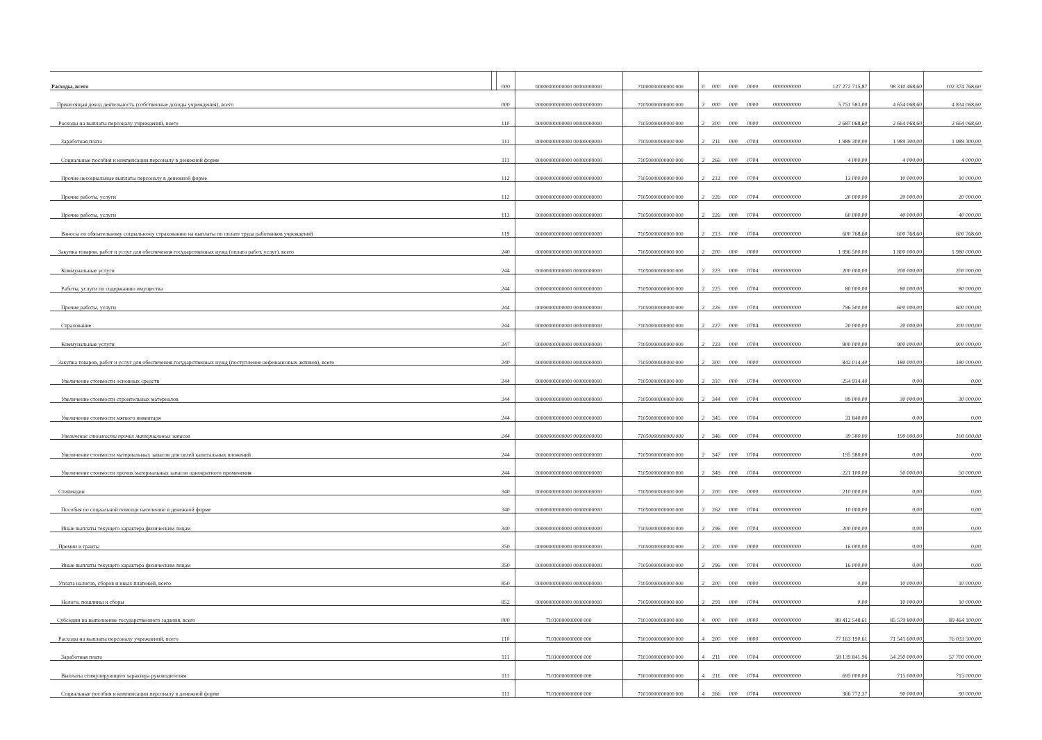| Расходы, всего | | 000 | 00000000000000 00000000000 | 71000000000000 000 | 0 | 000 | 000 | 0000 | 0000000000 | 127 272 715,87 | 98 310 468,60 | 102 374 768,60 |
| Приносящая доход деятельность (собственные доходы учреждения), всего | | 000 | 00000000000000 00000000000 | 71050000000000 000 | 2 | 000 | 000 | 0000 | 0000000000 | 5 751 583,00 | 4 654 068,60 | 4 834 068,60 |
| Расходы на выплаты персоналу учреждений, всего | | 110 | 00000000000000 00000000000 | 71050000000000 000 | 2 | 200 | 000 | 0000 | 0000000000 | 2 687 068,60 | 2 664 068,60 | 2 664 068,60 |
| Заработная плата | | 111 | 00000000000000 00000000000 | 71050000000000 000 | 2 | 211 | 000 | 0704 | 0000000000 | 1 989 300,00 | 1 989 300,00 | 1 989 300,00 |
| Социальные пособия и компенсации персоналу в денежной форме | | 111 | 00000000000000 00000000000 | 71050000000000 000 | 2 | 266 | 000 | 0704 | 0000000000 | 4 000,00 | 4 000,00 | 4 000,00 |
| Прочие несоциальные выплаты персоналу в денежной форме | | 112 | 00000000000000 00000000000 | 71050000000000 000 | 2 | 212 | 000 | 0704 | 0000000000 | 13 000,00 | 10 000,00 | 10 000,00 |
| Прочие работы, услуги | | 112 | 00000000000000 00000000000 | 71050000000000 000 | 2 | 226 | 000 | 0704 | 0000000000 | 20 000,00 | 20 000,00 | 20 000,00 |
| Прочие работы, услуги | | 113 | 00000000000000 00000000000 | 71050000000000 000 | 2 | 226 | 000 | 0704 | 0000000000 | 60 000,00 | 40 000,00 | 40 000,00 |
| Взносы по обязательному социальному страхованию на выплаты по оплате труда работников учреждений | | 119 | 00000000000000 00000000000 | 71050000000000 000 | 2 | 213 | 000 | 0704 | 0000000000 | 600 768,60 | 600 768,60 | 600 768,60 |
| Закупка товаров, работ и услуг для обеспечения государственных нужд (оплата работ, услуг), всего | | 240 | 00000000000000 00000000000 | 71050000000000 000 | 2 | 200 | 000 | 0000 | 0000000000 | 1 996 500,00 | 1 800 000,00 | 1 980 000,00 |
| Коммунальные услуги | | 244 | 00000000000000 00000000000 | 71050000000000 000 | 2 | 223 | 000 | 0704 | 0000000000 | 200 000,00 | 200 000,00 | 200 000,00 |
| Работы, услуги по содержанию имущества | | 244 | 00000000000000 00000000000 | 71050000000000 000 | 2 | 225 | 000 | 0704 | 0000000000 | 80 000,00 | 80 000,00 | 80 000,00 |
| Прочие работы, услуги | | 244 | 00000000000000 00000000000 | 71050000000000 000 | 2 | 226 | 000 | 0704 | 0000000000 | 796 500,00 | 600 000,00 | 600 000,00 |
| Страхование | | 244 | 00000000000000 00000000000 | 71050000000000 000 | 2 | 227 | 000 | 0704 | 0000000000 | 20 000,00 | 20 000,00 | 200 000,00 |
| Коммунальные услуги | | 247 | 00000000000000 00000000000 | 71050000000000 000 | 2 | 223 | 000 | 0704 | 0000000000 | 900 000,00 | 900 000,00 | 900 000,00 |
| Закупка товаров, работ и услуг для обеспечения государственных нужд (поступление нефинансовых активов), всего | | 240 | 00000000000000 00000000000 | 71050000000000 000 | 2 | 300 | 000 | 0000 | 0000000000 | 842 014,40 | 180 000,00 | 180 000,00 |
| Увеличение стоимости основных средств | | 244 | 00000000000000 00000000000 | 71050000000000 000 | 2 | 310 | 000 | 0704 | 0000000000 | 254 914,40 | 0,00 | 0,00 |
| Увеличение стоимости строительных материалов | | 244 | 00000000000000 00000000000 | 71050000000000 000 | 2 | 344 | 000 | 0704 | 0000000000 | 99 000,00 | 30 000,00 | 30 000,00 |
| Увеличение стоимости мягкого инвентаря | | 244 | 00000000000000 00000000000 | 71050000000000 000 | 2 | 345 | 000 | 0704 | 0000000000 | 31 840,00 | 0,00 | 0,00 |
| Увеличение стоимости прочих материальных запасов | | 244 | 00000000000000 00000000000 | 71050000000000 000 | 2 | 346 | 000 | 0704 | 0000000000 | 39 580,00 | 100 000,00 | 100 000,00 |
| Увеличение стоимости материальных запасов для целей капитальных вложений | | 244 | 00000000000000 00000000000 | 71050000000000 000 | 2 | 347 | 000 | 0704 | 0000000000 | 195 580,00 | 0,00 | 0,00 |
| Увеличение стоимости прочих материальных запасов однократного применения | | 244 | 00000000000000 00000000000 | 71050000000000 000 | 2 | 349 | 000 | 0704 | 0000000000 | 221 100,00 | 50 000,00 | 50 000,00 |
| Стипендии | | 340 | 00000000000000 00000000000 | 71050000000000 000 | 2 | 200 | 000 | 0000 | 0000000000 | 210 000,00 | 0,00 | 0,00 |
| Пособия по социальной помощи населению в денежной форме | | 340 | 00000000000000 00000000000 | 71050000000000 000 | 2 | 262 | 000 | 0704 | 0000000000 | 10 000,00 | 0,00 | 0,00 |
| Иные выплаты текущего характера физическим лицам | | 340 | 00000000000000 00000000000 | 71050000000000 000 | 2 | 296 | 000 | 0704 | 0000000000 | 200 000,00 | 0,00 | 0,00 |
| Премии и гранты | | 350 | 00000000000000 00000000000 | 71050000000000 000 | 2 | 200 | 000 | 0000 | 0000000000 | 16 000,00 | 0,00 | 0,00 |
| Иные выплаты текущего характера физическим лицам | | 350 | 00000000000000 00000000000 | 71050000000000 000 | 2 | 296 | 000 | 0704 | 0000000000 | 16 000,00 | 0,00 | 0,00 |
| Уплата налогов, сборов и иных платежей, всего | | 850 | 00000000000000 00000000000 | 71050000000000 000 | 2 | 200 | 000 | 0000 | 0000000000 | 0,00 | 10 000,00 | 10 000,00 |
| Налоги, пошлины и сборы | | 852 | 00000000000000 00000000000 | 71050000000000 000 | 2 | 291 | 000 | 0704 | 0000000000 | 0,00 | 10 000,00 | 10 000,00 |
| Субсидии на выполнение государственного задания, всего | | 000 | 71010000000000 000 | 71010000000000 000 | 4 | 000 | 000 | 0000 | 0000000000 | 89 412 548,61 | 85 579 800,00 | 89 464 100,00 |
| Расходы на выплаты персоналу учреждений, всего | | 110 | 71010000000000 000 | 71010000000000 000 | 4 | 200 | 000 | 0000 | 0000000000 | 77 163 190,61 | 71 541 600,00 | 76 033 500,00 |
| Заработная плата | | 111 | 71010000000000 000 | 71010000000000 000 | 4 | 211 | 000 | 0704 | 0000000000 | 58 139 841,96 | 54 250 000,00 | 57 700 000,00 |
| Выплаты стимулирующего характера руководителям | | 111 | 71010000000000 000 | 71010000000000 000 | 4 | 211 | 000 | 0704 | 0000000000 | 695 000,00 | 715 000,00 | 715 000,00 |
| Социальные пособия и компенсации персоналу в денежной форме | | 111 | 71010000000000 000 | 71010000000000 000 | 4 | 266 | 000 | 0704 | 0000000000 | 366 772,37 | 90 000,00 | 90 000,00 |